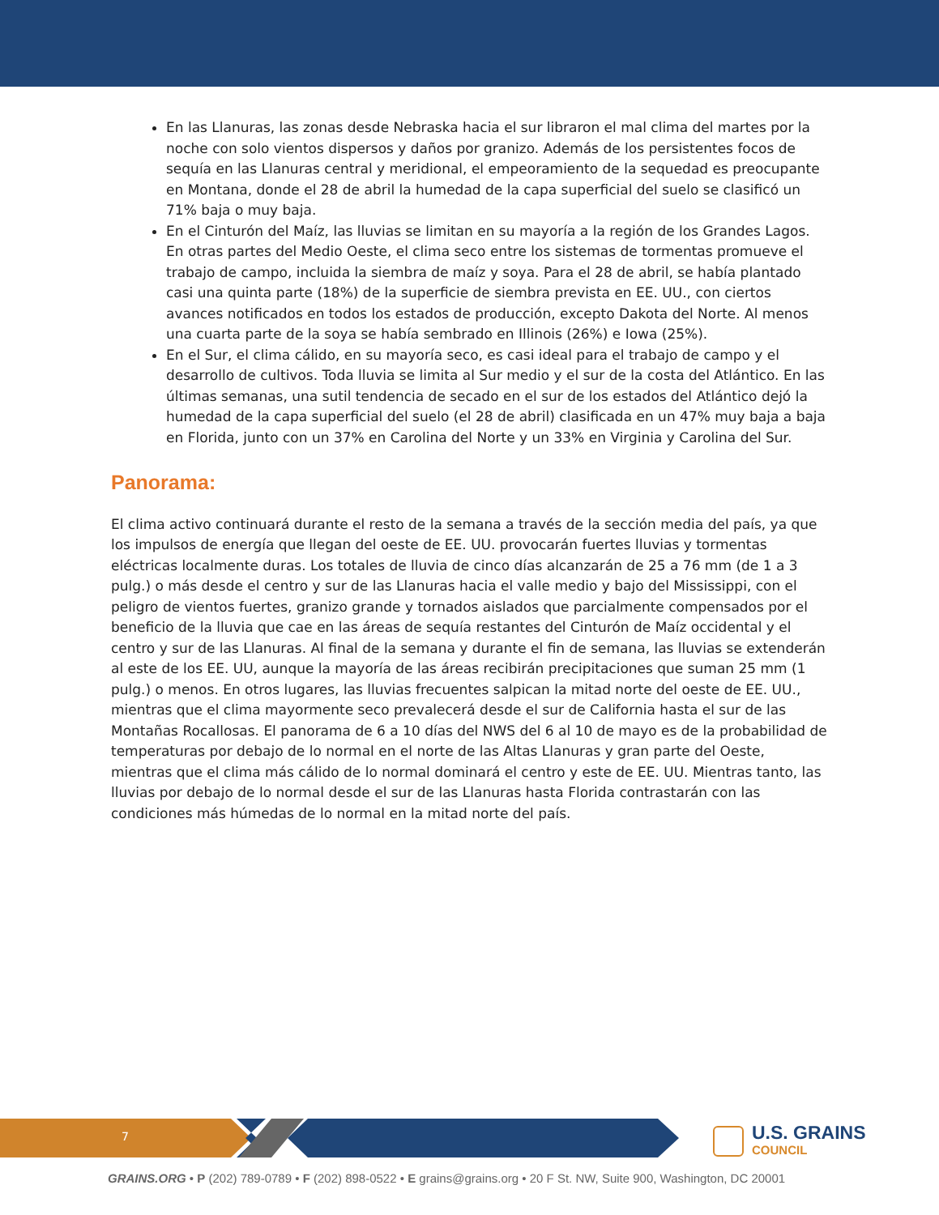En las Llanuras, las zonas desde Nebraska hacia el sur libraron el mal clima del martes por la noche con solo vientos dispersos y daños por granizo. Además de los persistentes focos de sequía en las Llanuras central y meridional, el empeoramiento de la sequedad es preocupante en Montana, donde el 28 de abril la humedad de la capa superficial del suelo se clasificó un 71% baja o muy baja.
En el Cinturón del Maíz, las lluvias se limitan en su mayoría a la región de los Grandes Lagos. En otras partes del Medio Oeste, el clima seco entre los sistemas de tormentas promueve el trabajo de campo, incluida la siembra de maíz y soya. Para el 28 de abril, se había plantado casi una quinta parte (18%) de la superficie de siembra prevista en EE. UU., con ciertos avances notificados en todos los estados de producción, excepto Dakota del Norte. Al menos una cuarta parte de la soya se había sembrado en Illinois (26%) e Iowa (25%).
En el Sur, el clima cálido, en su mayoría seco, es casi ideal para el trabajo de campo y el desarrollo de cultivos. Toda lluvia se limita al Sur medio y el sur de la costa del Atlántico. En las últimas semanas, una sutil tendencia de secado en el sur de los estados del Atlántico dejó la humedad de la capa superficial del suelo (el 28 de abril) clasificada en un 47% muy baja a baja en Florida, junto con un 37% en Carolina del Norte y un 33% en Virginia y Carolina del Sur.
Panorama:
El clima activo continuará durante el resto de la semana a través de la sección media del país, ya que los impulsos de energía que llegan del oeste de EE. UU. provocarán fuertes lluvias y tormentas eléctricas localmente duras. Los totales de lluvia de cinco días alcanzarán de 25 a 76 mm (de 1 a 3 pulg.) o más desde el centro y sur de las Llanuras hacia el valle medio y bajo del Mississippi, con el peligro de vientos fuertes, granizo grande y tornados aislados que parcialmente compensados por el beneficio de la lluvia que cae en las áreas de sequía restantes del Cinturón de Maíz occidental y el centro y sur de las Llanuras. Al final de la semana y durante el fin de semana, las lluvias se extenderán al este de los EE. UU, aunque la mayoría de las áreas recibirán precipitaciones que suman 25 mm (1 pulg.) o menos. En otros lugares, las lluvias frecuentes salpican la mitad norte del oeste de EE. UU., mientras que el clima mayormente seco prevalecerá desde el sur de California hasta el sur de las Montañas Rocallosas. El panorama de 6 a 10 días del NWS del 6 al 10 de mayo es de la probabilidad de temperaturas por debajo de lo normal en el norte de las Altas Llanuras y gran parte del Oeste, mientras que el clima más cálido de lo normal dominará el centro y este de EE. UU. Mientras tanto, las lluvias por debajo de lo normal desde el sur de las Llanuras hasta Florida contrastarán con las condiciones más húmedas de lo normal en la mitad norte del país.
7 U.S. GRAINS
COUNCIL
GRAINS.ORG • P (202) 789-0789 • F (202) 898-0522 • E grains@grains.org • 20 F St. NW, Suite 900, Washington, DC 20001